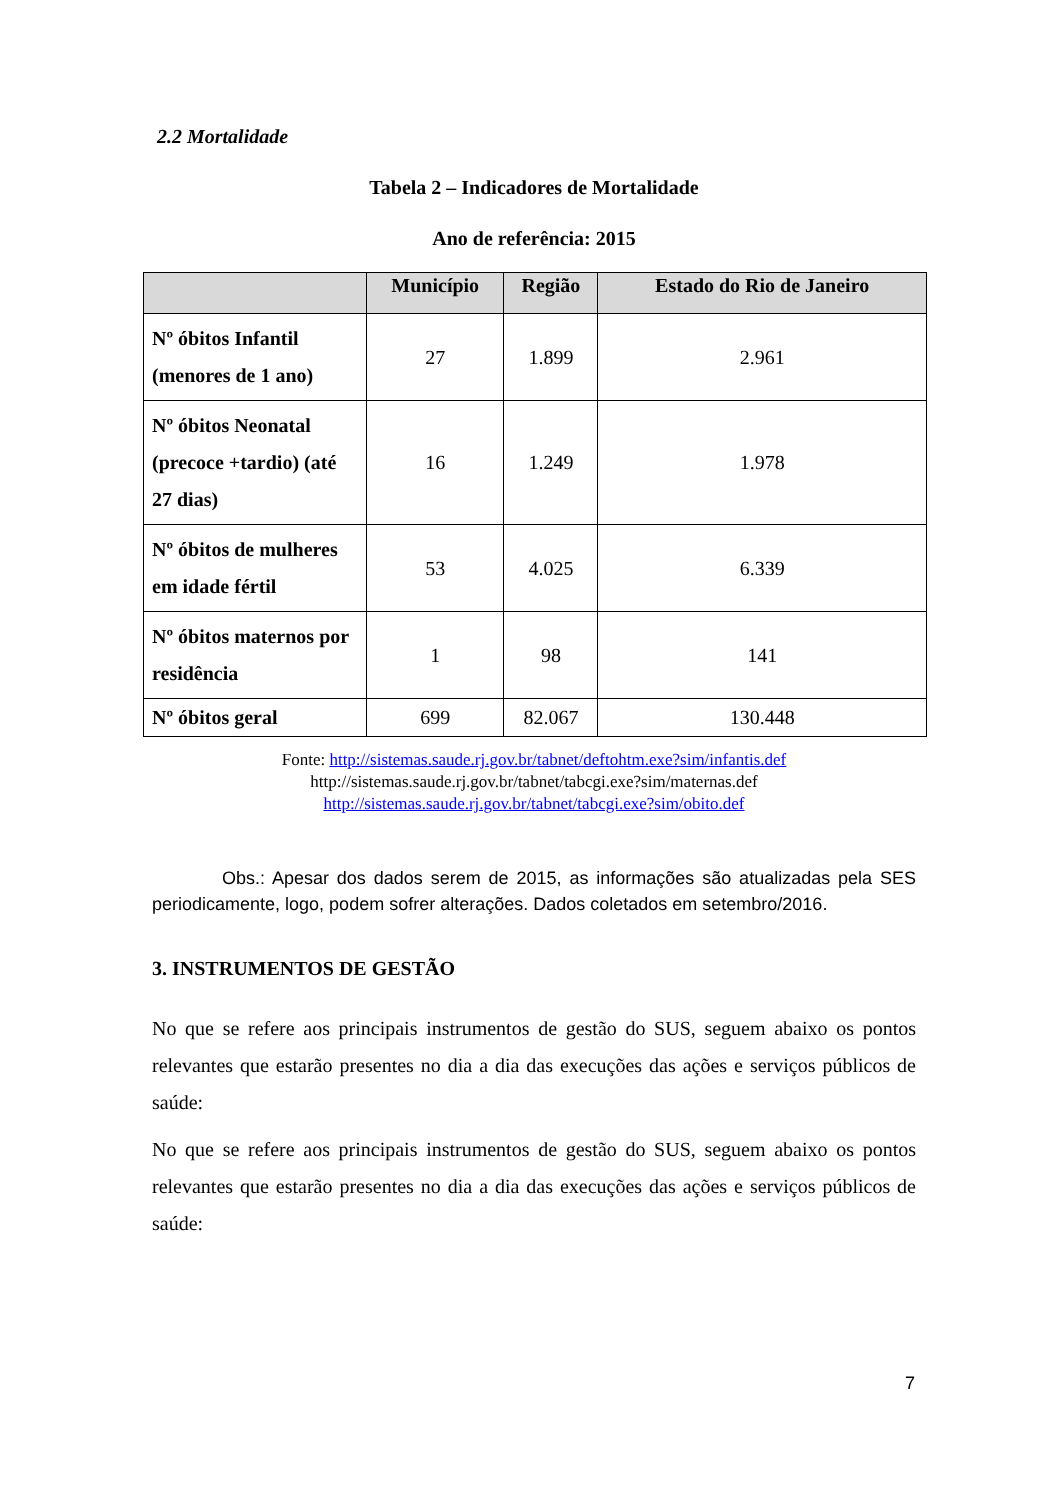2.2 Mortalidade
Tabela 2 – Indicadores de Mortalidade
Ano de referência: 2015
| | Município | Região | Estado do Rio de Janeiro |
| --- | --- | --- | --- |
| Nº óbitos Infantil (menores de 1 ano) | 27 | 1.899 | 2.961 |
| Nº óbitos Neonatal (precoce +tardio) (até 27 dias) | 16 | 1.249 | 1.978 |
| Nº óbitos de mulheres em idade fértil | 53 | 4.025 | 6.339 |
| Nº óbitos maternos por residência | 1 | 98 | 141 |
| Nº óbitos geral | 699 | 82.067 | 130.448 |
Fonte: http://sistemas.saude.rj.gov.br/tabnet/deftohtm.exe?sim/infantis.def
http://sistemas.saude.rj.gov.br/tabnet/tabcgi.exe?sim/maternas.def
http://sistemas.saude.rj.gov.br/tabnet/tabcgi.exe?sim/obito.def
Obs.: Apesar dos dados serem de 2015, as informações são atualizadas pela SES periodicamente, logo, podem sofrer alterações. Dados coletados em setembro/2016.
3. INSTRUMENTOS DE GESTÃO
No que se refere aos principais instrumentos de gestão do SUS, seguem abaixo os pontos relevantes que estarão presentes no dia a dia das execuções das ações e serviços públicos de saúde:
No que se refere aos principais instrumentos de gestão do SUS, seguem abaixo os pontos relevantes que estarão presentes no dia a dia das execuções das ações e serviços públicos de saúde:
7